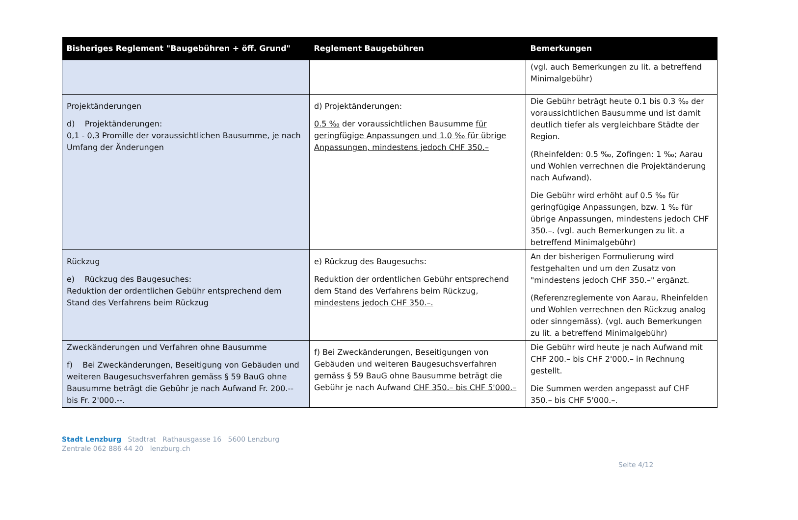| Bisheriges Reglement "Baugebühren + öff. Grund" | Reglement Baugebühren | Bemerkungen |
| --- | --- | --- |
| | | (vgl. auch Bemerkungen zu lit. a betreffend Minimalgebühr) |
| Projektänderungen d) Projektänderungen: 0,1 - 0,3 Promille der voraussichtlichen Bausumme, je nach Umfang der Änderungen | d) Projektänderungen: 0.5 ‰ der voraussichtlichen Bausumme für geringfügige Anpassungen und 1.0 ‰ für übrige Anpassungen, mindestens jedoch CHF 350.– | Die Gebühr beträgt heute 0.1 bis 0.3 ‰ der voraussichtlichen Bausumme und ist damit deutlich tiefer als vergleichbare Städte der Region. (Rheinfelden: 0.5 ‰, Zofingen: 1 ‰; Aarau und Wohlen verrechnen die Projektänderung nach Aufwand). Die Gebühr wird erhöht auf 0.5 ‰ für geringfügige Anpassungen, bzw. 1 ‰ für übrige Anpassungen, mindestens jedoch CHF 350.–. (vgl. auch Bemerkungen zu lit. a betreffend Minimalgebühr) |
| Rückzug e) Rückzug des Baugesuches: Reduktion der ordentlichen Gebühr entsprechend dem Stand des Verfahrens beim Rückzug | e) Rückzug des Baugesuchs: Reduktion der ordentlichen Gebühr entsprechend dem Stand des Verfahrens beim Rückzug, mindestens jedoch CHF 350.–. | An der bisherigen Formulierung wird festgehalten und um den Zusatz von "mindestens jedoch CHF 350.–" ergänzt. (Referenzreglemente von Aarau, Rheinfelden und Wohlen verrechnen den Rückzug analog oder sinngemäss). (vgl. auch Bemerkungen zu lit. a betreffend Minimalgebühr) |
| Zweckänderungen und Verfahren ohne Bausumme f) Bei Zweckänderungen, Beseitigung von Gebäuden und weiteren Baugesuchsverfahren gemäss § 59 BauG ohne Bausumme beträgt die Gebühr je nach Aufwand Fr. 200.-- bis Fr. 2'000.--. | f) Bei Zweckänderungen, Beseitigungen von Gebäuden und weiteren Baugesuchsverfahren gemäss § 59 BauG ohne Bausumme beträgt die Gebühr je nach Aufwand CHF 350.– bis CHF 5'000.– | Die Gebühr wird heute je nach Aufwand mit CHF 200.– bis CHF 2'000.– in Rechnung gestellt. Die Summen werden angepasst auf CHF 350.– bis CHF 5'000.–. |
Seite 4/12
Stadt Lenzburg Stadtrat Rathausgasse 16 5600 Lenzburg
Zentrale 062 886 44 20 lenzburg.ch